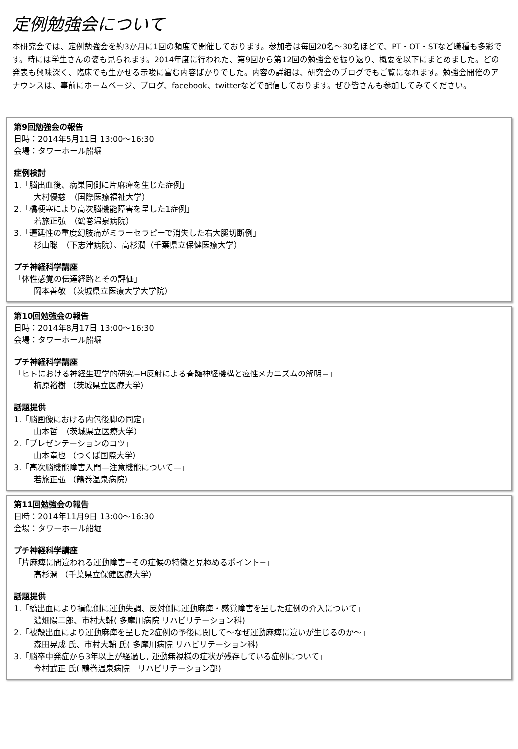定例勉強会について
本研究会では、定例勉強会を約3か月に1回の頻度で開催しております。参加者は毎回20名～30名ほどで、PT・OT・STなど職種も多彩です。時には学生さんの姿も見られます。2014年度に行われた、第9回から第12回の勉強会を振り返り、概要を以下にまとめました。どの発表も興味深く、臨床でも生かせる示唆に富む内容ばかりでした。内容の詳細は、研究会のブログでもご覧になれます。勉強会開催のアナウンスは、事前にホームページ、ブログ、facebook、twitterなどで配信しております。ぜひ皆さんも参加してみてください。
第9回勉強会の報告
日時：2014年5月11日 13:00～16:30
会場：タワーホール船堀
症例検討
1.「脳出血後、病巣同側に片麻痺を生じた症例」
大村優慈　（国際医療福祉大学）
2.「橋梗塞により高次脳機能障害を呈した1症例」
若旅正弘　（鶴巻温泉病院）
3.「遷延性の重度幻肢痛がミラーセラピーで消失した右大腿切断例」
杉山聡　（下志津病院）、高杉潤（千葉県立保健医療大学）
プチ神経科学講座
「体性感覚の伝達経路とその評価」
岡本善敬 （茨城県立医療大学大学院）
第10回勉強会の報告
日時：2014年8月17日 13:00～16:30
会場：タワーホール船堀
プチ神経科学講座
「ヒトにおける神経生理学的研究−H反射による脊髄神経機構と痙性メカニズムの解明−」
梅原裕樹 （茨城県立医療大学）
話題提供
1.「脳画像における内包後脚の同定」
山本哲　（茨城県立医療大学）
2.「プレゼンテーションのコツ」
山本竜也 （つくば国際大学）
3.「高次脳機能障害入門—注意機能について—」
若旅正弘 （鶴巻温泉病院）
第11回勉強会の報告
日時：2014年11月9日 13:00～16:30
会場：タワーホール船堀
プチ神経科学講座
「片麻痺に間違われる運動障害−その症候の特徴と見極めるポイント−」
高杉潤 （千葉県立保健医療大学）
話題提供
1.「橋出血により損傷側に運動失調、反対側に運動麻痺・感覚障害を呈した症例の介入について」
濃畑陽二郎、市村大輔( 多摩川病院 リハビリテーション科)
2.「被殻出血により運動麻痺を呈した2症例の予後に関して～なぜ運動麻痺に違いが生じるのか～」
森田晃成 氏、市村大輔 氏( 多摩川病院 リハビリテーション科)
3.「脳卒中発症から3年以上が経過し, 運動無視様の症状が残存している症例について」
今村武正 氏( 鶴巻温泉病院　リハビリテーション部)